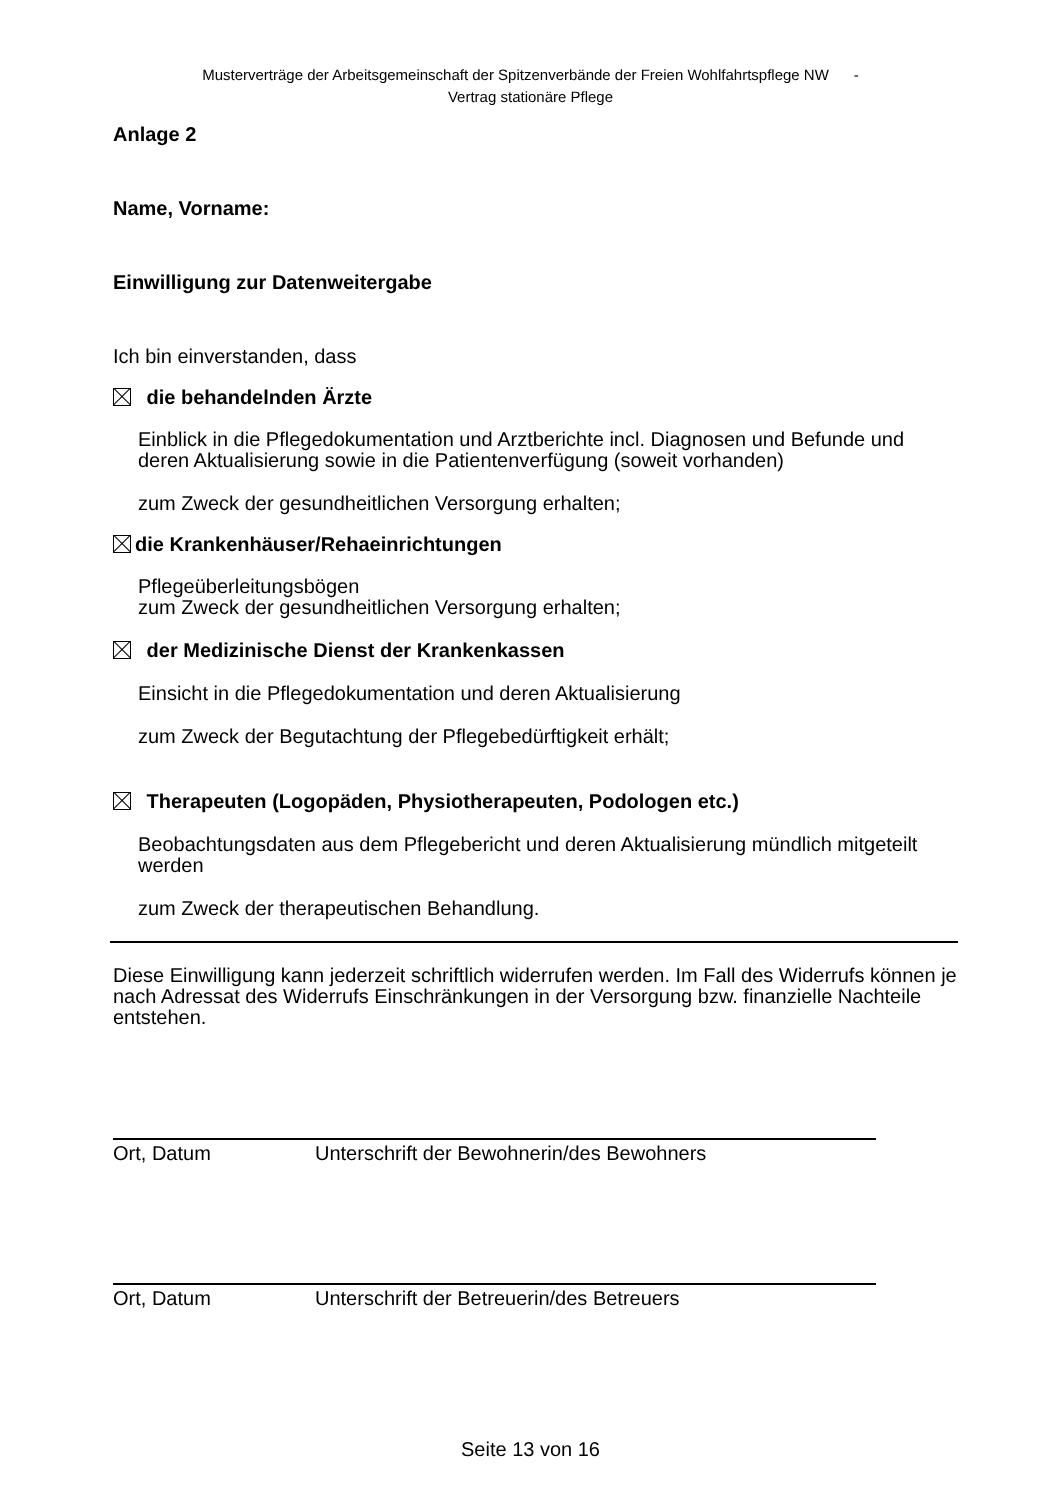Musterverträge der Arbeitsgemeinschaft der Spitzenverbände der Freien Wohlfahrtspflege NW -
Vertrag stationäre Pflege
Anlage 2
Name, Vorname:
Einwilligung zur Datenweitergabe
Ich bin einverstanden, dass
die behandelnden Ärzte
Einblick in die Pflegedokumentation und Arztberichte incl. Diagnosen und Befunde und deren Aktualisierung sowie in die Patientenverfügung (soweit vorhanden)
zum Zweck der gesundheitlichen Versorgung erhalten;
die Krankenhäuser/Rehaeinrichtungen
Pflegeüberleitungsbögen
zum Zweck der gesundheitlichen Versorgung erhalten;
der Medizinische Dienst der Krankenkassen
Einsicht in die Pflegedokumentation und deren Aktualisierung
zum Zweck der Begutachtung der Pflegebedürftigkeit erhält;
Therapeuten (Logopäden, Physiotherapeuten, Podologen etc.)
Beobachtungsdaten aus dem Pflegebericht und deren Aktualisierung mündlich mitgeteilt werden
zum Zweck der therapeutischen Behandlung.
Diese Einwilligung kann jederzeit schriftlich widerrufen werden. Im Fall des Widerrufs können je nach Adressat des Widerrufs Einschränkungen in der Versorgung bzw. finanzielle Nachteile entstehen.
Ort, Datum Unterschrift der Bewohnerin/des Bewohners
Ort, Datum Unterschrift der Betreuerin/des Betreuers
Seite 13 von 16